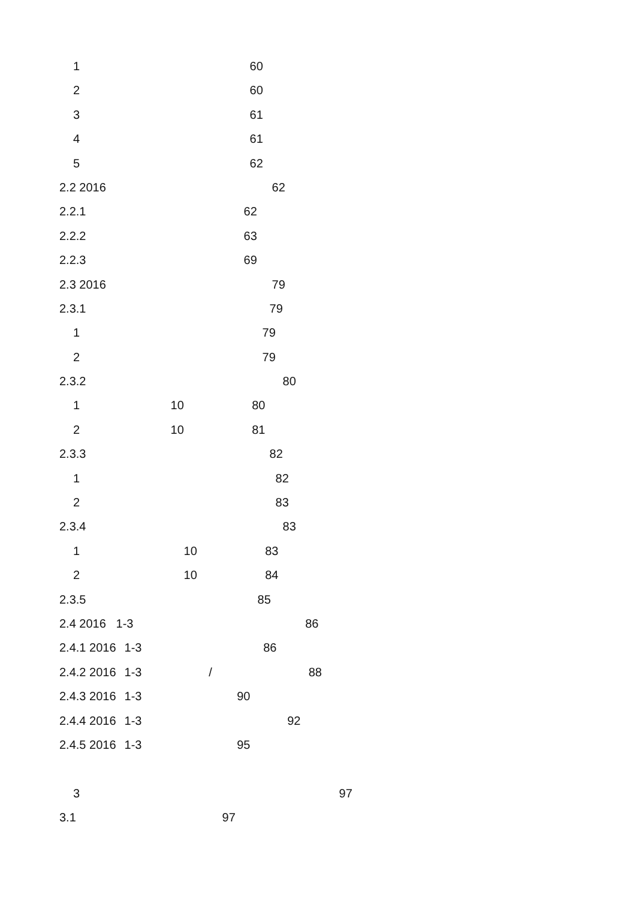1 60
2 60
3 61
4 61
5 62
2.2 2016 62
2.2.1 62
2.2.2 63
2.2.3 69
2.3 2016 79
2.3.1 79
1 79
2 79
2.3.2 80
1 10 80
2 10 81
2.3.3 82
1 82
2 83
2.3.4 83
1 10 83
2 10 84
2.3.5 85
2.4 2016 1-3 86
2.4.1 2016 1-3 86
2.4.2 2016 1-3 / 88
2.4.3 2016 1-3 90
2.4.4 2016 1-3 92
2.4.5 2016 1-3 95
3 97
3.1 97